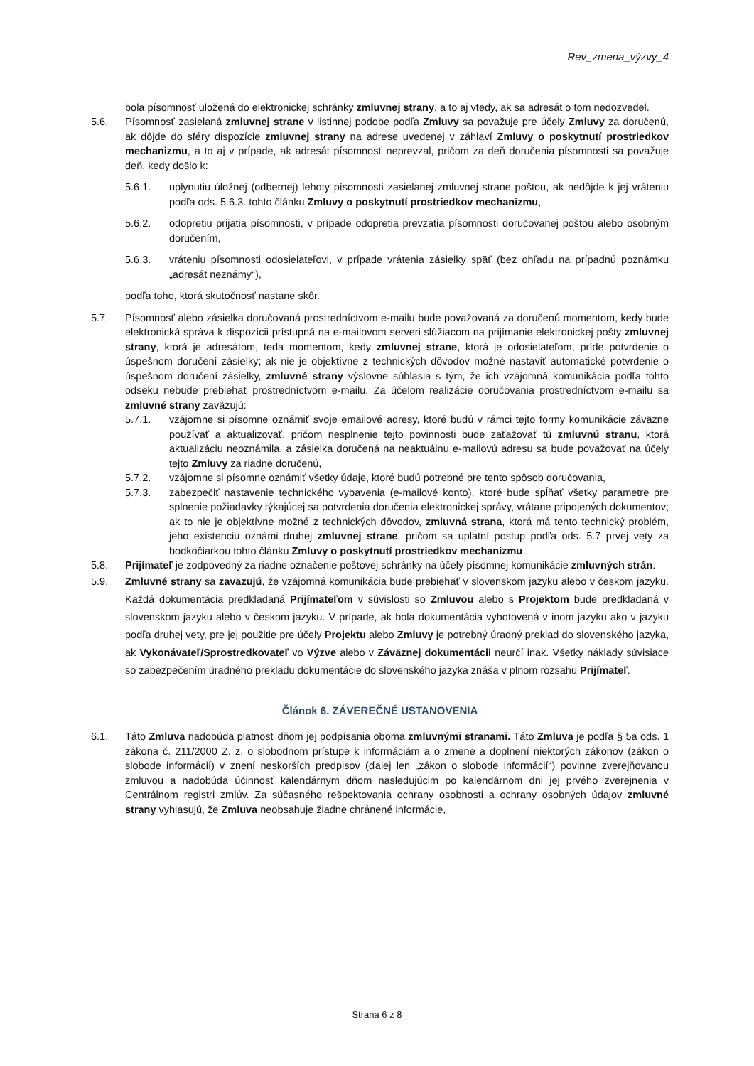Rev_zmena_výzvy_4
bola písomnosť uložená do elektronickej schránky zmluvnej strany, a to aj vtedy, ak sa adresát o tom nedozvedel.
5.6. Písomnosť zasielaná zmluvnej strane v listinnej podobe podľa Zmluvy sa považuje pre účely Zmluvy za doručenú, ak dôjde do sféry dispozície zmluvnej strany na adrese uvedenej v záhlaví Zmluvy o poskytnutí prostriedkov mechanizmu, a to aj v prípade, ak adresát písomnosť neprevzal, pričom za deň doručenia písomnosti sa považuje deň, kedy došlo k:
5.6.1. uplynutiu úložnej (odbernej) lehoty písomnosti zasielanej zmluvnej strane poštou, ak nedôjde k jej vráteniu podľa ods. 5.6.3. tohto článku Zmluvy o poskytnutí prostriedkov mechanizmu,
5.6.2. odopretiu prijatia písomnosti, v prípade odopretia prevzatia písomnosti doručovanej poštou alebo osobným doručením,
5.6.3. vráteniu písomnosti odosielateľovi, v prípade vrátenia zásielky späť (bez ohľadu na prípadnú poznámku „adresát neznámy“),
podľa toho, ktorá skutočnosť nastane skôr.
5.7. Písomnosť alebo zásielka doručovaná prostredníctvom e-mailu bude považovaná za doručenú momentom, kedy bude elektronická správa k dispozícii prístupná na e-mailovom serveri slúžiacom na prijímanie elektronickej pošty zmluvnej strany, ktorá je adresátom, teda momentom, kedy zmluvnej strane, ktorá je odosielateľom, príde potvrdenie o úspešnom doručení zásielky; ak nie je objektívne z technických dôvodov možné nastaviť automatické potvrdenie o úspešnom doručení zásielky, zmluvné strany výslovne súhlasia s tým, že ich vzájomná komunikácia podľa tohto odseku nebude prebiehať prostredníctvom e-mailu. Za účelom realizácie doručovania prostredníctvom e-mailu sa zmluvné strany zaväzujú:
5.7.1. vzájomne si písomne oznámiť svoje emailové adresy, ktoré budú v rámci tejto formy komunikácie záväzne používať a aktualizovať, pričom nesplnenie tejto povinnosti bude zaťažovať tú zmluvnú stranu, ktorá aktualizáciu neoznámila, a zásielka doručená na neaktuálnu e-mailovú adresu sa bude považovať na účely tejto Zmluvy za riadne doručenú,
5.7.2. vzájomne si písomne oznámiť všetky údaje, ktoré budú potrebné pre tento spôsob doručovania,
5.7.3. zabezpečiť nastavenie technického vybavenia (e-mailové konto), ktoré bude spĺňať všetky parametre pre splnenie požiadavky týkajúcej sa potvrdenia doručenia elektronickej správy, vrátane pripojených dokumentov; ak to nie je objektívne možné z technických dôvodov, zmluvná strana, ktorá má tento technický problém, jeho existenciu oznámi druhej zmluvnej strane, pričom sa uplatní postup podľa ods. 5.7 prvej vety za bodkočiarkou tohto článku Zmluvy o poskytnutí prostriedkov mechanizmu .
5.8. Prijímateľ je zodpovedný za riadne označenie poštovej schránky na účely písomnej komunikácie zmluvných strán.
5.9. Zmluvné strany sa zaväzujú, že vzájomná komunikácia bude prebiehať v slovenskom jazyku alebo v českom jazyku. Každá dokumentácia predkladaná Prijímateľom v súvislosti so Zmluvou alebo s Projektom bude predkladaná v slovenskom jazyku alebo v českom jazyku. V prípade, ak bola dokumentácia vyhotovená v inom jazyku ako v jazyku podľa druhej vety, pre jej použitie pre účely Projektu alebo Zmluvy je potrebný úradný preklad do slovenského jazyka, ak Vykonávateľ/Sprostredkovateľ vo Výzve alebo v Záväznej dokumentácii neurčí inak. Všetky náklady súvisiace so zabezpečením úradného prekladu dokumentácie do slovenského jazyka znáša v plnom rozsahu Prijímateľ.
Článok 6. ZÁVEREČNÉ USTANOVENIA
6.1. Táto Zmluva nadobúda platnosť dňom jej podpísania oboma zmluvnými stranami. Táto Zmluva je podľa § 5a ods. 1 zákona č. 211/2000 Z. z. o slobodnom prístupe k informáciám a o zmene a doplnení niektorých zákonov (zákon o slobode informácií) v znení neskorších predpisov (ďalej len „zákon o slobode informácií“) povinne zverejňovanou zmluvou a nadobúda účinnosť kalendárnym dňom nasledujúcim po kalendárnom dni jej prvého zverejnenia v Centrálnom registri zmlúv. Za súčasného rešpektovania ochrany osobnosti a ochrany osobných údajov zmluvné strany vyhlasujú, že Zmluva neobsahuje žiadne chránené informácie,
Strana 6 z 8